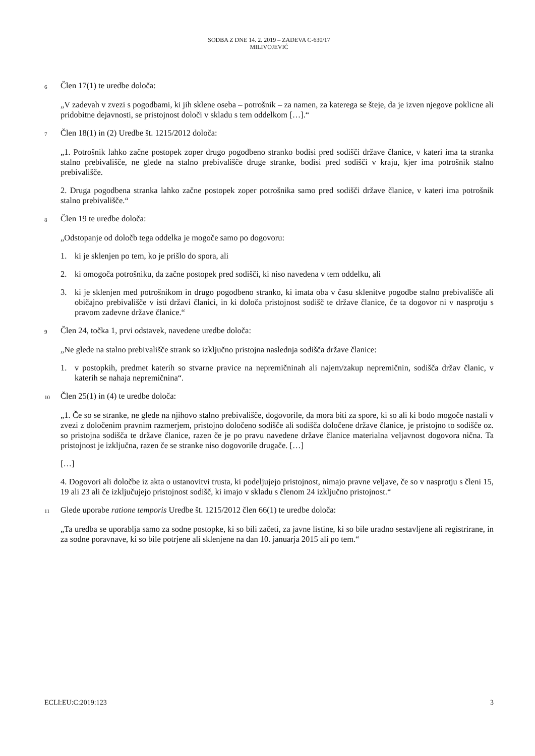SODBA Z DNE 14. 2. 2019 – ZADEVA C-630/17
MILIVOJEVIĆ
6 Člen 17(1) te uredbe določa:
„V zadevah v zvezi s pogodbami, ki jih sklene oseba – potrošnik – za namen, za katerega se šteje, da je izven njegove poklicne ali pridobitne dejavnosti, se pristojnost določi v skladu s tem oddelkom […].“
7 Člen 18(1) in (2) Uredbe št. 1215/2012 določa:
„1. Potrošnik lahko začne postopek zoper drugo pogodbeno stranko bodisi pred sodišči države članice, v kateri ima ta stranka stalno prebivališče, ne glede na stalno prebivališče druge stranke, bodisi pred sodišči v kraju, kjer ima potrošnik stalno prebivališče.
2. Druga pogodbena stranka lahko začne postopek zoper potrošnika samo pred sodišči države članice, v kateri ima potrošnik stalno prebivališče.“
8 Člen 19 te uredbe določa:
„Odstopanje od določb tega oddelka je mogoče samo po dogovoru:
1. ki je sklenjen po tem, ko je prišlo do spora, ali
2. ki omogoča potrošniku, da začne postopek pred sodišči, ki niso navedena v tem oddelku, ali
3. ki je sklenjen med potrošnikom in drugo pogodbeno stranko, ki imata oba v času sklenitve pogodbe stalno prebivališče ali običajno prebivališče v isti državi članici, in ki določa pristojnost sodišč te države članice, če ta dogovor ni v nasprotju s pravom zadevne države članice.“
9 Člen 24, točka 1, prvi odstavek, navedene uredbe določa:
„Ne glede na stalno prebivališče strank so izključno pristojna naslednja sodišča države članice:
1. v postopkih, predmet katerih so stvarne pravice na nepremičninah ali najem/zakup nepremičnin, sodišča držav članic, v katerih se nahaja nepremičnina“.
10 Člen 25(1) in (4) te uredbe določa:
„1. Če so se stranke, ne glede na njihovo stalno prebivališče, dogovorile, da mora biti za spore, ki so ali ki bodo mogoče nastali v zvezi z določenim pravnim razmerjem, pristojno določeno sodišče ali sodišča določene države članice, je pristojno to sodišče oz. so pristojna sodišča te države članice, razen če je po pravu navedene države članice materialna veljavnost dogovora nična. Ta pristojnost je izključna, razen če se stranke niso dogovorile drugače. […]
[…]
4. Dogovori ali določbe iz akta o ustanovitvi trusta, ki podeljujejo pristojnost, nimajo pravne veljave, če so v nasprotju s členi 15, 19 ali 23 ali če izključujejo pristojnost sodišč, ki imajo v skladu s členom 24 izključno pristojnost.“
11 Glede uporabe ratione temporis Uredbe št. 1215/2012 člen 66(1) te uredbe določa:
„Ta uredba se uporablja samo za sodne postopke, ki so bili začeti, za javne listine, ki so bile uradno sestavljene ali registrirane, in za sodne poravnave, ki so bile potrjene ali sklenjene na dan 10. januarja 2015 ali po tem.“
ECLI:EU:C:2019:123 3